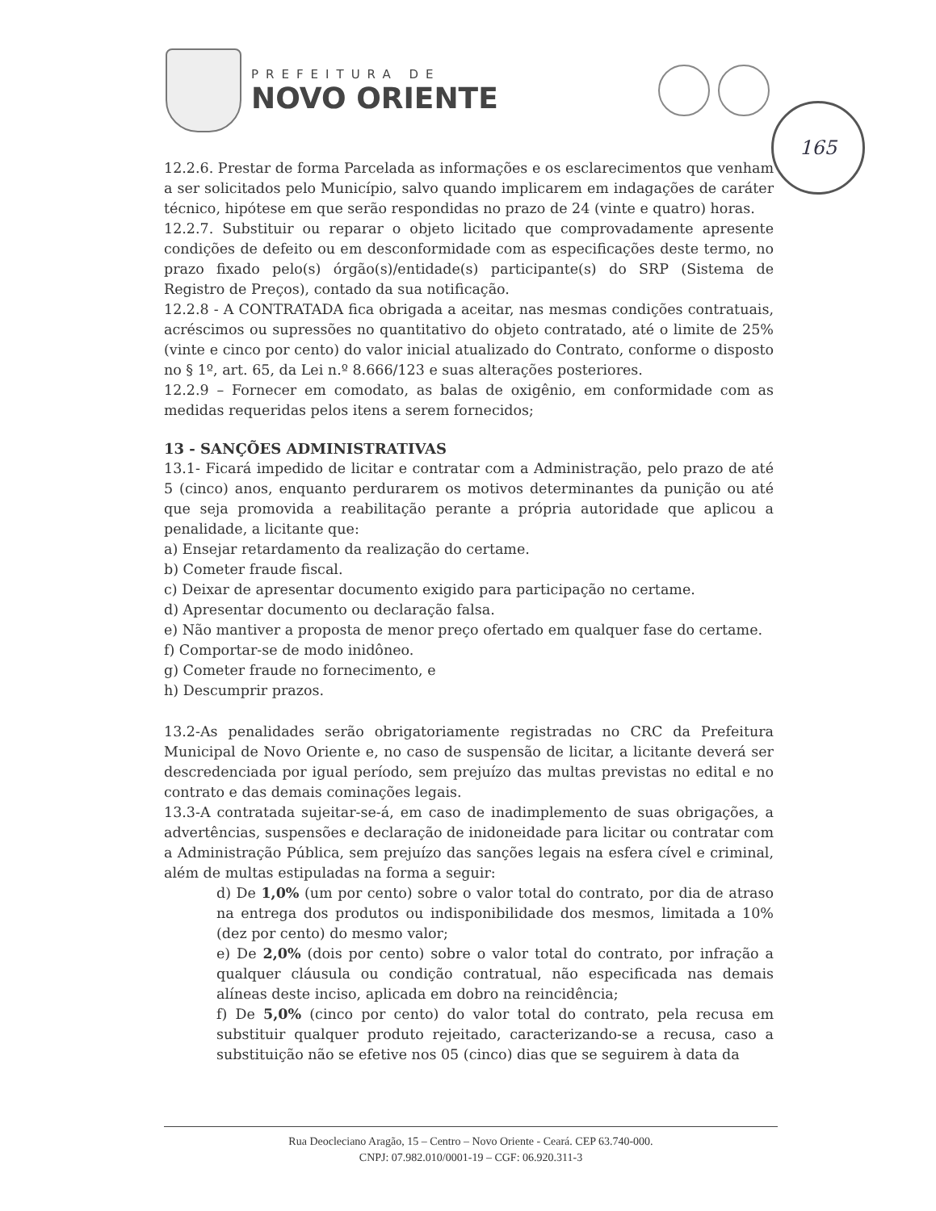PREFEITURA DE
NOVO ORIENTE
165
12.2.6. Prestar de forma Parcelada as informações e os esclarecimentos que venham a ser solicitados pelo Município, salvo quando implicarem em indagações de caráter técnico, hipótese em que serão respondidas no prazo de 24 (vinte e quatro) horas.
12.2.7. Substituir ou reparar o objeto licitado que comprovadamente apresente condições de defeito ou em desconformidade com as especificações deste termo, no prazo fixado pelo(s) órgão(s)/entidade(s) participante(s) do SRP (Sistema de Registro de Preços), contado da sua notificação.
12.2.8 - A CONTRATADA fica obrigada a aceitar, nas mesmas condições contratuais, acréscimos ou supressões no quantitativo do objeto contratado, até o limite de 25% (vinte e cinco por cento) do valor inicial atualizado do Contrato, conforme o disposto no § 1º, art. 65, da Lei n.º 8.666/123 e suas alterações posteriores.
12.2.9 – Fornecer em comodato, as balas de oxigênio, em conformidade com as medidas requeridas pelos itens a serem fornecidos;
13 - SANÇÕES ADMINISTRATIVAS
13.1- Ficará impedido de licitar e contratar com a Administração, pelo prazo de até 5 (cinco) anos, enquanto perdurarem os motivos determinantes da punição ou até que seja promovida a reabilitação perante a própria autoridade que aplicou a penalidade, a licitante que:
a) Ensejar retardamento da realização do certame.
b) Cometer fraude fiscal.
c) Deixar de apresentar documento exigido para participação no certame.
d) Apresentar documento ou declaração falsa.
e) Não mantiver a proposta de menor preço ofertado em qualquer fase do certame.
f) Comportar-se de modo inidôneo.
g) Cometer fraude no fornecimento, e
h) Descumprir prazos.
13.2-As penalidades serão obrigatoriamente registradas no CRC da Prefeitura Municipal de Novo Oriente e, no caso de suspensão de licitar, a licitante deverá ser descredenciada por igual período, sem prejuízo das multas previstas no edital e no contrato e das demais cominações legais.
13.3-A contratada sujeitar-se-á, em caso de inadimplemento de suas obrigações, a advertências, suspensões e declaração de inidoneidade para licitar ou contratar com a Administração Pública, sem prejuízo das sanções legais na esfera cível e criminal, além de multas estipuladas na forma a seguir:
d) De 1,0% (um por cento) sobre o valor total do contrato, por dia de atraso na entrega dos produtos ou indisponibilidade dos mesmos, limitada a 10% (dez por cento) do mesmo valor;
e) De 2,0% (dois por cento) sobre o valor total do contrato, por infração a qualquer cláusula ou condição contratual, não especificada nas demais alíneas deste inciso, aplicada em dobro na reincidência;
f) De 5,0% (cinco por cento) do valor total do contrato, pela recusa em substituir qualquer produto rejeitado, caracterizando-se a recusa, caso a substituição não se efetive nos 05 (cinco) dias que se seguirem à data da
Rua Deocleciano Aragão, 15 – Centro – Novo Oriente - Ceará. CEP 63.740-000.
CNPJ: 07.982.010/0001-19 – CGF: 06.920.311-3